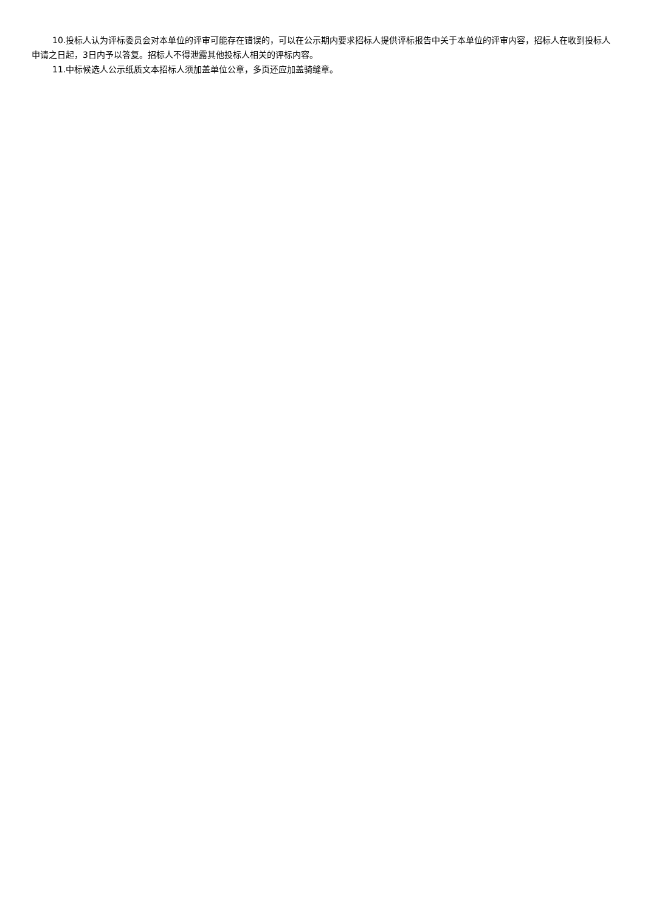10.投标人认为评标委员会对本单位的评审可能存在错误的，可以在公示期内要求招标人提供评标报告中关于本单位的评审内容，招标人在收到投标人申请之日起，3日内予以答复。招标人不得泄露其他投标人相关的评标内容。
11.中标候选人公示纸质文本招标人须加盖单位公章，多页还应加盖骑缝章。